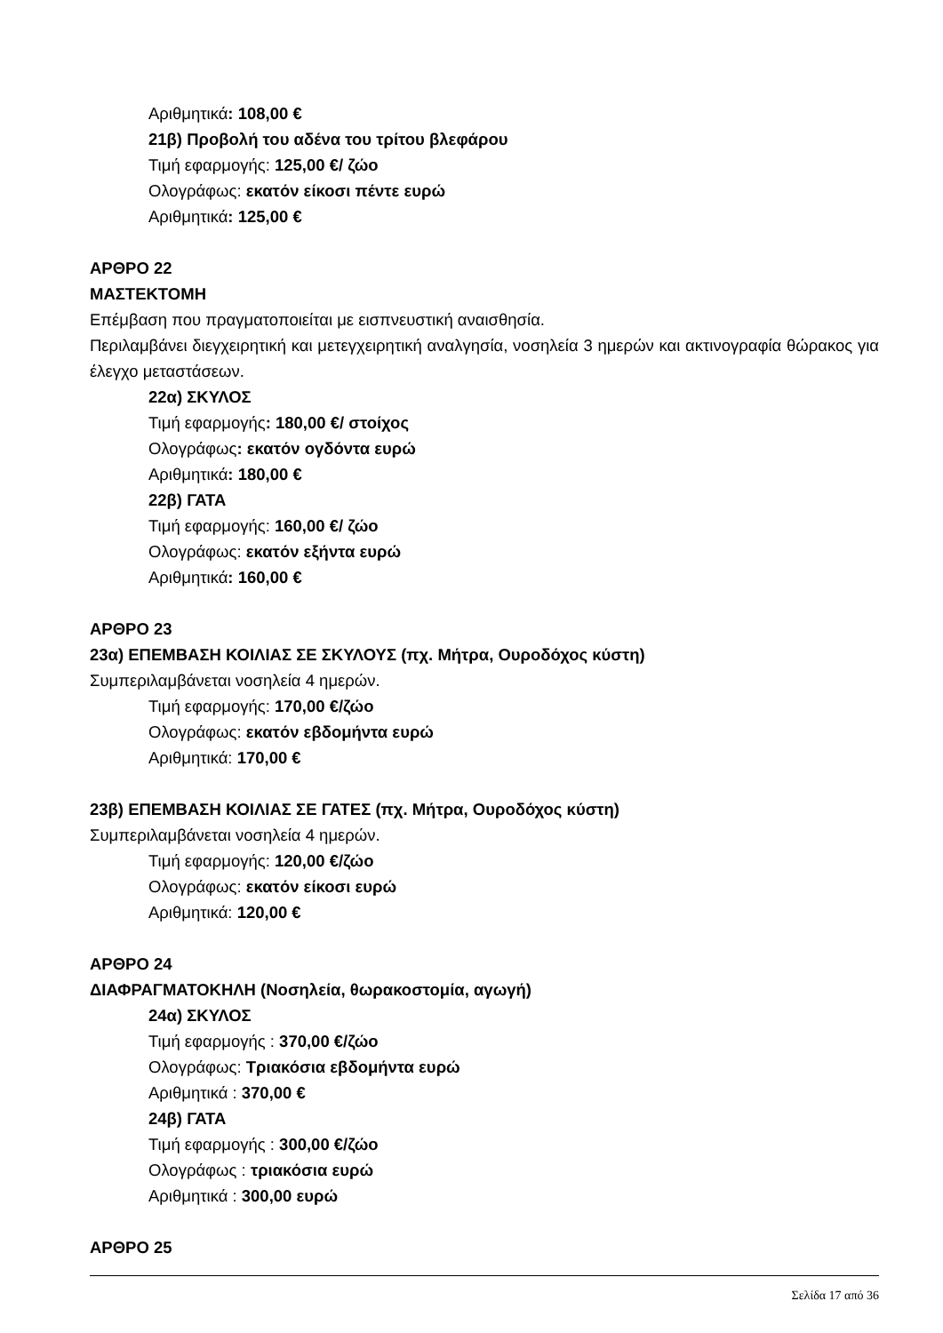Αριθμητικά: 108,00 €
21β) Προβολή του αδένα του τρίτου βλεφάρου
Τιμή εφαρμογής: 125,00 €/ ζώο
Ολογράφως: εκατόν είκοσι πέντε ευρώ
Αριθμητικά: 125,00 €
ΑΡΘΡΟ 22
ΜΑΣΤΕΚΤΟΜΗ
Επέμβαση που πραγματοποιείται με εισπνευστική αναισθησία.
Περιλαμβάνει διεγχειρητική και μετεγχειρητική αναλγησία, νοσηλεία 3 ημερών και ακτινογραφία θώρακος για έλεγχο μεταστάσεων.
22α) ΣΚΥΛΟΣ
Τιμή εφαρμογής: 180,00 €/ στοίχος
Ολογράφως: εκατόν ογδόντα ευρώ
Αριθμητικά: 180,00 €
22β) ΓΑΤΑ
Τιμή εφαρμογής: 160,00 €/ ζώο
Ολογράφως: εκατόν εξήντα ευρώ
Αριθμητικά: 160,00 €
ΑΡΘΡΟ 23
23α) ΕΠΕΜΒΑΣΗ ΚΟΙΛΙΑΣ ΣΕ ΣΚΥΛΟΥΣ (πχ. Μήτρα, Ουροδόχος κύστη)
Συμπεριλαμβάνεται νοσηλεία 4 ημερών.
Τιμή εφαρμογής: 170,00 €/ζώο
Ολογράφως: εκατόν εβδομήντα ευρώ
Αριθμητικά: 170,00 €
23β) ΕΠΕΜΒΑΣΗ ΚΟΙΛΙΑΣ ΣΕ ΓΑΤΕΣ (πχ. Μήτρα, Ουροδόχος κύστη)
Συμπεριλαμβάνεται νοσηλεία 4 ημερών.
Τιμή εφαρμογής: 120,00 €/ζώο
Ολογράφως: εκατόν είκοσι ευρώ
Αριθμητικά: 120,00 €
ΑΡΘΡΟ 24
ΔΙΑΦΡΑΓΜΑΤΟΚΗΛΗ (Νοσηλεία, θωρακοστομία, αγωγή)
24α) ΣΚΥΛΟΣ
Τιμή εφαρμογής : 370,00 €/ζώο
Ολογράφως: Τριακόσια εβδομήντα ευρώ
Αριθμητικά : 370,00 €
24β) ΓΑΤΑ
Τιμή εφαρμογής : 300,00 €/ζώο
Ολογράφως : τριακόσια ευρώ
Αριθμητικά : 300,00 ευρώ
ΑΡΘΡΟ 25
Σελίδα 17 από 36